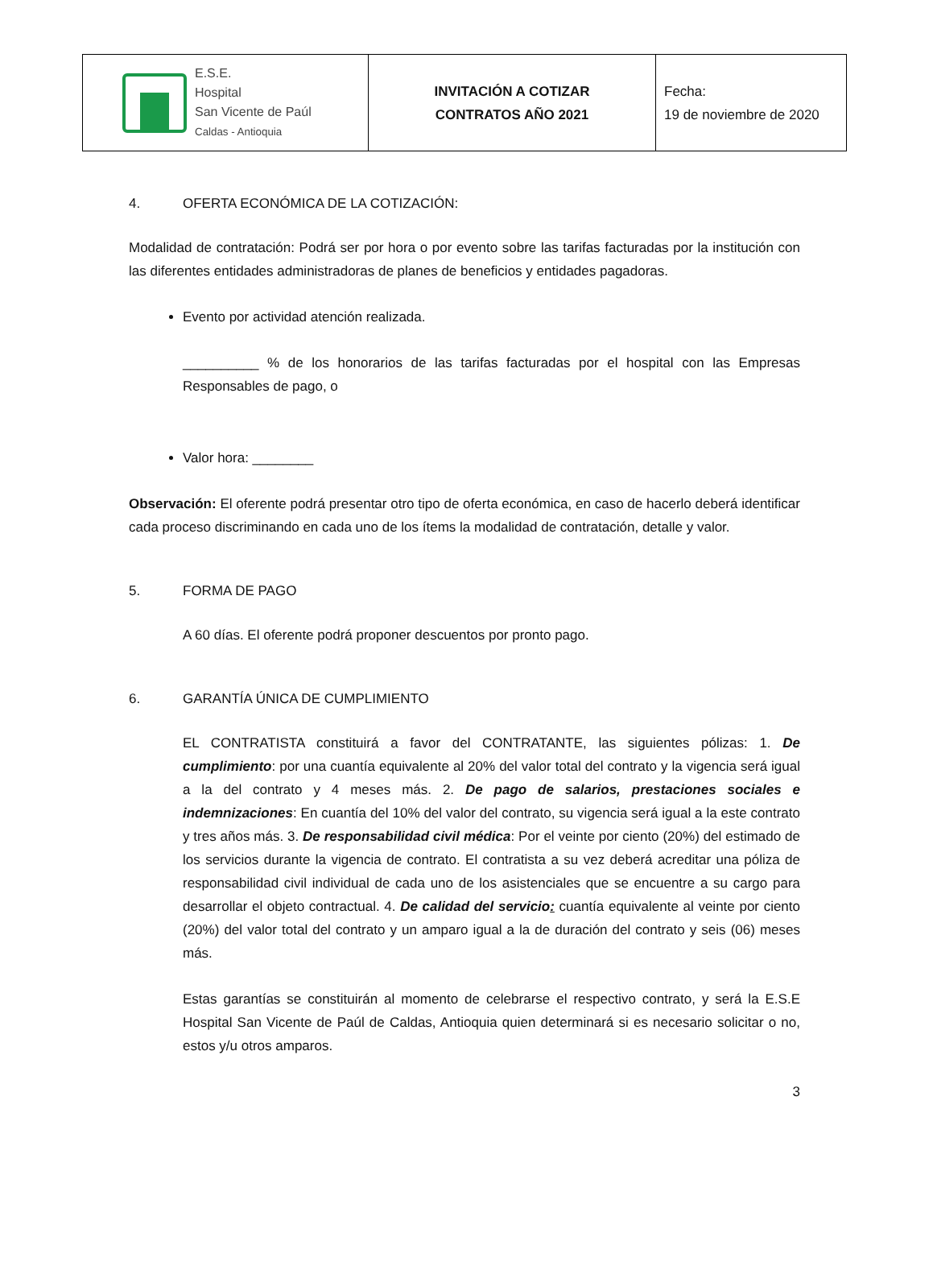| E.S.E. Hospital San Vicente de Paúl Caldas - Antioquia | INVITACIÓN A COTIZAR CONTRATOS AÑO 2021 | Fecha: 19 de noviembre de 2020 |
4. OFERTA ECONÓMICA DE LA COTIZACIÓN:
Modalidad de contratación: Podrá ser por hora o por evento sobre las tarifas facturadas por la institución con las diferentes entidades administradoras de planes de beneficios y entidades pagadoras.
Evento por actividad atención realizada.
__________ % de los honorarios de las tarifas facturadas por el hospital con las Empresas Responsables de pago, o
Valor hora: ________
Observación: El oferente podrá presentar otro tipo de oferta económica, en caso de hacerlo deberá identificar cada proceso discriminando en cada uno de los ítems la modalidad de contratación, detalle y valor.
5. FORMA DE PAGO
A 60 días. El oferente podrá proponer descuentos por pronto pago.
6. GARANTÍA ÚNICA DE CUMPLIMIENTO
EL CONTRATISTA constituirá a favor del CONTRATANTE, las siguientes pólizas: 1. De cumplimiento: por una cuantía equivalente al 20% del valor total del contrato y la vigencia será igual a la del contrato y 4 meses más. 2. De pago de salarios, prestaciones sociales e indemnizaciones: En cuantía del 10% del valor del contrato, su vigencia será igual a la este contrato y tres años más. 3. De responsabilidad civil médica: Por el veinte por ciento (20%) del estimado de los servicios durante la vigencia de contrato. El contratista a su vez deberá acreditar una póliza de responsabilidad civil individual de cada uno de los asistenciales que se encuentre a su cargo para desarrollar el objeto contractual. 4. De calidad del servicio: cuantía equivalente al veinte por ciento (20%) del valor total del contrato y un amparo igual a la de duración del contrato y seis (06) meses más.
Estas garantías se constituirán al momento de celebrarse el respectivo contrato, y será la E.S.E Hospital San Vicente de Paúl de Caldas, Antioquia quien determinará si es necesario solicitar o no, estos y/u otros amparos.
3